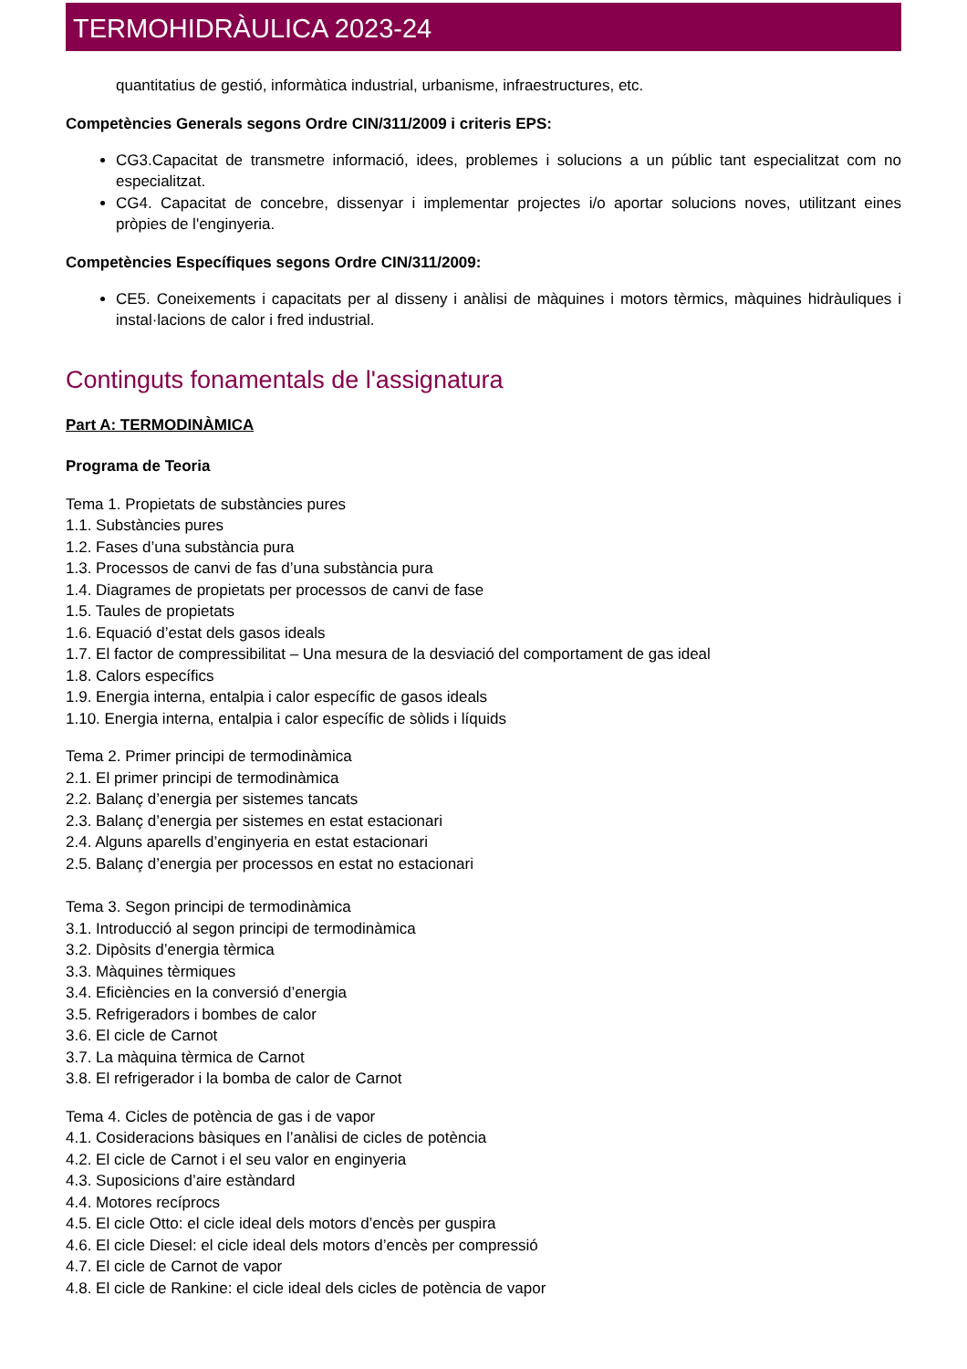TERMOHIDRÀULICA 2023-24
quantitatius de gestió, informàtica industrial, urbanisme, infraestructures, etc.
Competències Generals segons Ordre CIN/311/2009 i criteris EPS:
CG3.Capacitat de transmetre informació, idees, problemes i solucions a un públic tant especialitzat com no especialitzat.
CG4. Capacitat de concebre, dissenyar i implementar projectes i/o aportar solucions noves, utilitzant eines pròpies de l'enginyeria.
Competències Específiques segons Ordre CIN/311/2009:
CE5. Coneixements i capacitats per al disseny i anàlisi de màquines i motors tèrmics, màquines hidràuliques i instal·lacions de calor i fred industrial.
Continguts fonamentals de l'assignatura
Part A: TERMODINÀMICA
Programa de Teoria
Tema 1. Propietats de substàncies pures
1.1. Substàncies pures
1.2. Fases d’una substància pura
1.3. Processos de canvi de fas d’una substància pura
1.4. Diagrames de propietats per processos de canvi de fase
1.5. Taules de propietats
1.6. Equació d’estat dels gasos ideals
1.7. El factor de compressibilitat – Una mesura de la desviació del comportament de gas ideal
1.8. Calors específics
1.9. Energia interna, entalpia i calor específic de gasos ideals
1.10. Energia interna, entalpia i calor específic de sòlids i líquids
Tema 2. Primer principi de termodinàmica
2.1. El primer principi de termodinàmica
2.2. Balanç d’energia per sistemes tancats
2.3. Balanç d’energia per sistemes en estat estacionari
2.4. Alguns aparells d’enginyeria en estat estacionari
2.5. Balanç d’energia per processos en estat no estacionari
Tema 3. Segon principi de termodinàmica
3.1. Introducció al segon principi de termodinàmica
3.2. Dipòsits d’energia tèrmica
3.3. Màquines tèrmiques
3.4. Eficiències en la conversió d’energia
3.5. Refrigeradors i bombes de calor
3.6. El cicle de Carnot
3.7. La màquina tèrmica de Carnot
3.8. El refrigerador i la bomba de calor de Carnot
Tema 4. Cicles de potència de gas i de vapor
4.1. Cosideracions bàsiques en l’anàlisi de cicles de potència
4.2. El cicle de Carnot i el seu valor en enginyeria
4.3. Suposicions d’aire estàndard
4.4. Motores recíprocs
4.5. El cicle Otto: el cicle ideal dels motors d’encès per guspira
4.6. El cicle Diesel: el cicle ideal dels motors d’encès per compressió
4.7. El cicle de Carnot de vapor
4.8. El cicle de Rankine: el cicle ideal dels cicles de potència de vapor